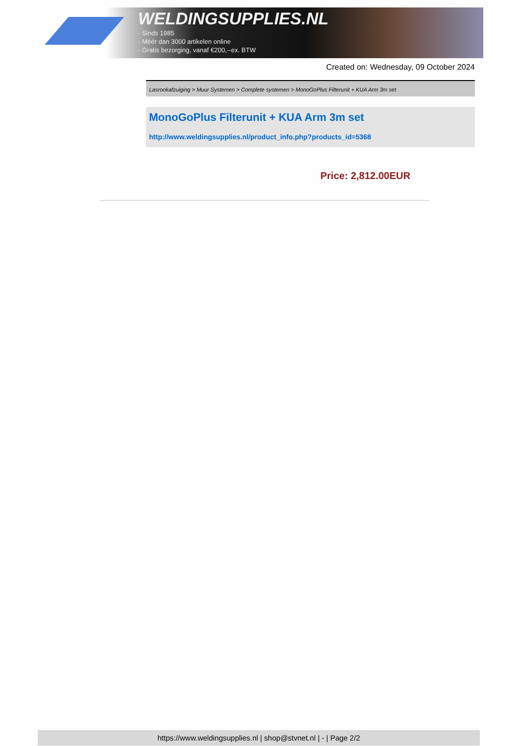WELDINGSUPPLIES.NL
- Sinds 1985
- Méér dan 3000 artikelen online
- Gratis bezorging, vanaf €200,--ex. BTW
Created on: Wednesday, 09 October 2024
Lasrookafzuiging > Muur Systemen > Complete systemen > MonoGoPlus Filterunit + KUA Arm 3m set
MonoGoPlus Filterunit + KUA Arm 3m set
http://www.weldingsupplies.nl/product_info.php?products_id=5368
Price: 2,812.00EUR
https://www.weldingsupplies.nl | shop@stvnet.nl | - | Page 2/2